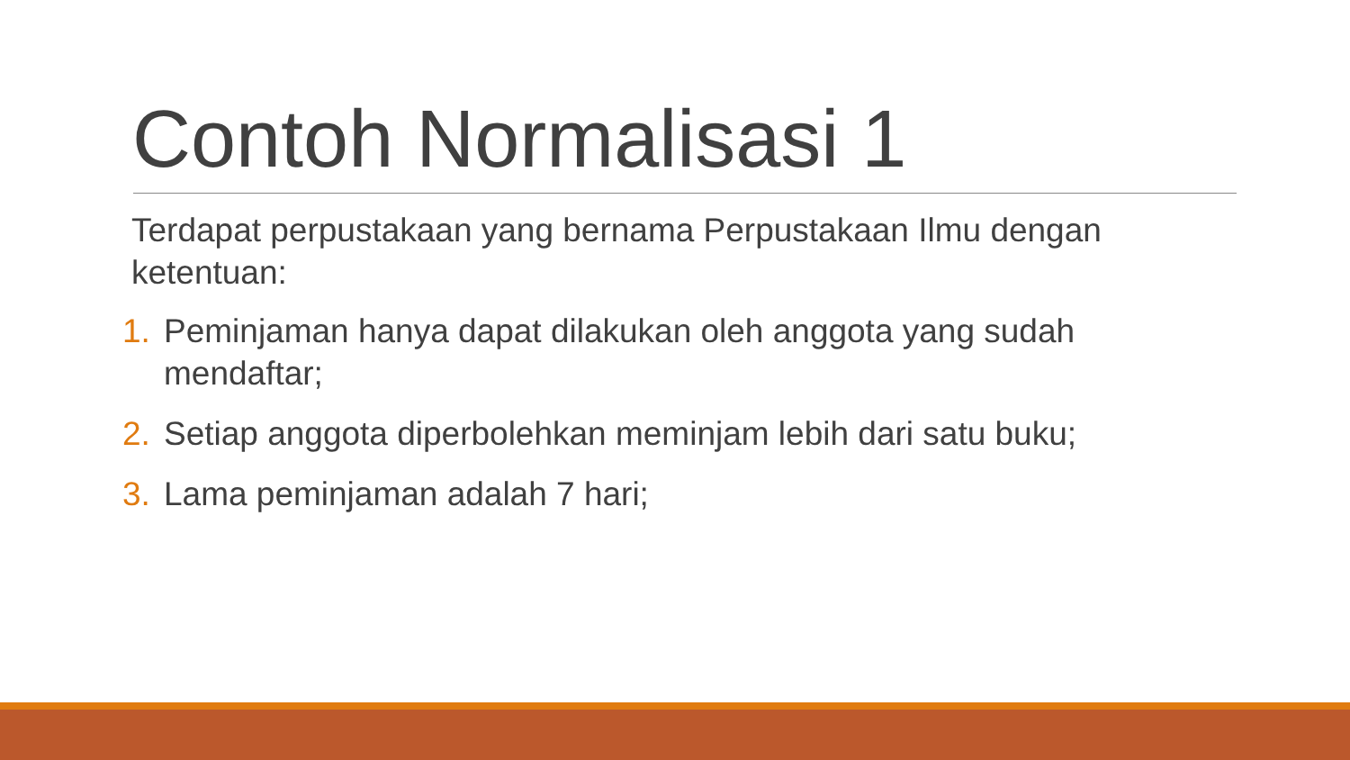Contoh Normalisasi 1
Terdapat perpustakaan yang bernama Perpustakaan Ilmu dengan ketentuan:
1. Peminjaman hanya dapat dilakukan oleh anggota yang sudah mendaftar;
2. Setiap anggota diperbolehkan meminjam lebih dari satu buku;
3. Lama peminjaman adalah 7 hari;